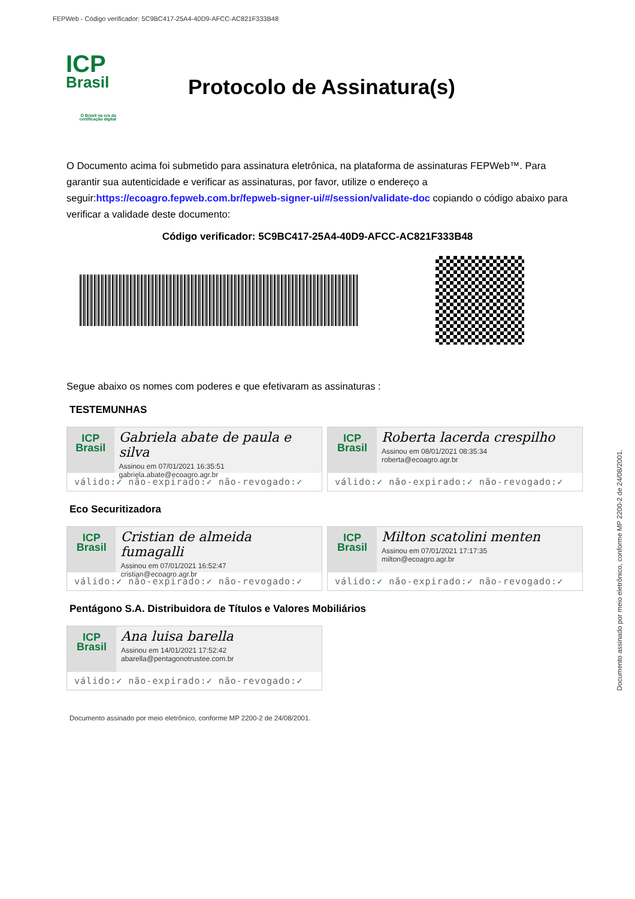FEPWeb - Código verificador: 5C9BC417-25A4-40D9-AFCC-AC821F333B48
ICP
Brasil
O Brasil na era da certificação digital
Protocolo de Assinatura(s)
O Documento acima foi submetido para assinatura eletrônica, na plataforma de assinaturas FEPWeb™. Para garantir sua autenticidade e verificar as assinaturas, por favor, utilize o endereço a seguir:https://ecoagro.fepweb.com.br/fepweb-signer-ui/#/session/validate-doc copiando o código abaixo para verificar a validade deste documento:
Código verificador: 5C9BC417-25A4-40D9-AFCC-AC821F333B48
Segue abaixo os nomes com poderes e que efetivaram as assinaturas :
TESTEMUNHAS
ICP
Brasil
Gabriela abate de paula e silva
Assinou em 07/01/2021 16:35:51
gabriela.abate@ecoagro.agr.br
válido:✓ não-expirado:✓ não-revogado:✓
ICP
Brasil
Roberta lacerda crespilho
Assinou em 08/01/2021 08:35:34
roberta@ecoagro.agr.br
válido:✓ não-expirado:✓ não-revogado:✓
Eco Securitizadora
ICP
Brasil
Cristian de almeida fumagalli
Assinou em 07/01/2021 16:52:47
cristian@ecoagro.agr.br
válido:✓ não-expirado:✓ não-revogado:✓
ICP
Brasil
Milton scatolini menten
Assinou em 07/01/2021 17:17:35
milton@ecoagro.agr.br
válido:✓ não-expirado:✓ não-revogado:✓
Pentágono S.A. Distribuidora de Títulos e Valores Mobiliários
ICP
Brasil
Ana luisa barella
Assinou em 14/01/2021 17:52:42
abarella@pentagonotrustee.com.br
válido:✓ não-expirado:✓ não-revogado:✓
Documento assinado por meio eletrônico, conforme MP 2200-2 de 24/08/2001.
Documento assinado por meio eletrônico, conforme MP 2200-2 de 24/08/2001.